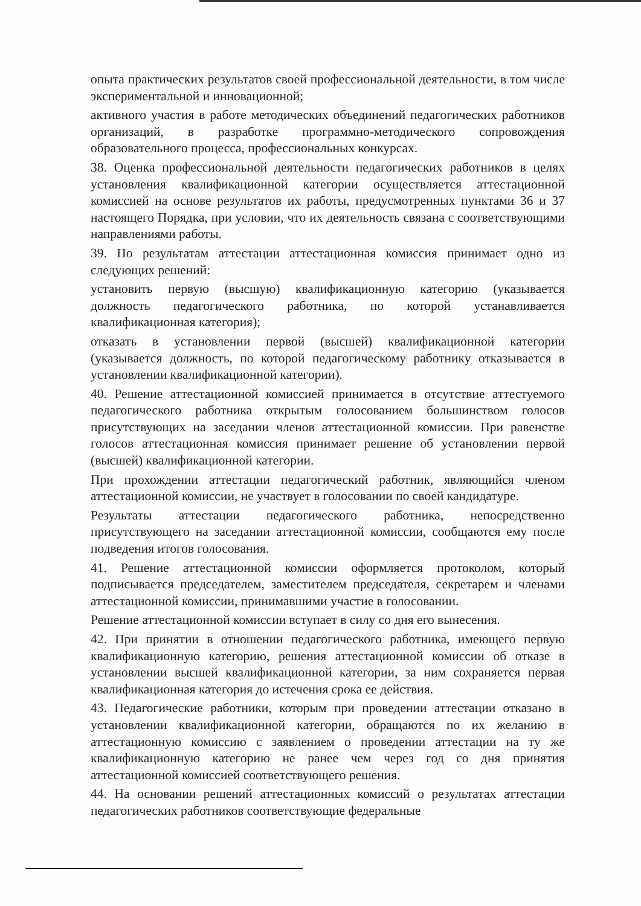опыта практических результатов своей профессиональной деятельности, в том числе экспериментальной и инновационной;
активного участия в работе методических объединений педагогических работников организаций, в разработке программно-методического сопровождения образовательного процесса, профессиональных конкурсах.
38. Оценка профессиональной деятельности педагогических работников в целях установления квалификационной категории осуществляется аттестационной комиссией на основе результатов их работы, предусмотренных пунктами 36 и 37 настоящего Порядка, при условии, что их деятельность связана с соответствующими направлениями работы.
39. По результатам аттестации аттестационная комиссия принимает одно из следующих решений:
установить первую (высшую) квалификационную категорию (указывается должность педагогического работника, по которой устанавливается квалификационная категория);
отказать в установлении первой (высшей) квалификационной категории (указывается должность, по которой педагогическому работнику отказывается в установлении квалификационной категории).
40. Решение аттестационной комиссией принимается в отсутствие аттестуемого педагогического работника открытым голосованием большинством голосов присутствующих на заседании членов аттестационной комиссии. При равенстве голосов аттестационная комиссия принимает решение об установлении первой (высшей) квалификационной категории.
При прохождении аттестации педагогический работник, являющийся членом аттестационной комиссии, не участвует в голосовании по своей кандидатуре.
Результаты аттестации педагогического работника, непосредственно присутствующего на заседании аттестационной комиссии, сообщаются ему после подведения итогов голосования.
41. Решение аттестационной комиссии оформляется протоколом, который подписывается председателем, заместителем председателя, секретарем и членами аттестационной комиссии, принимавшими участие в голосовании.
Решение аттестационной комиссии вступает в силу со дня его вынесения.
42. При принятии в отношении педагогического работника, имеющего первую квалификационную категорию, решения аттестационной комиссии об отказе в установлении высшей квалификационной категории, за ним сохраняется первая квалификационная категория до истечения срока ее действия.
43. Педагогические работники, которым при проведении аттестации отказано в установлении квалификационной категории, обращаются по их желанию в аттестационную комиссию с заявлением о проведении аттестации на ту же квалификационную категорию не ранее чем через год со дня принятия аттестационной комиссией соответствующего решения.
44. На основании решений аттестационных комиссий о результатах аттестации педагогических работников соответствующие федеральные